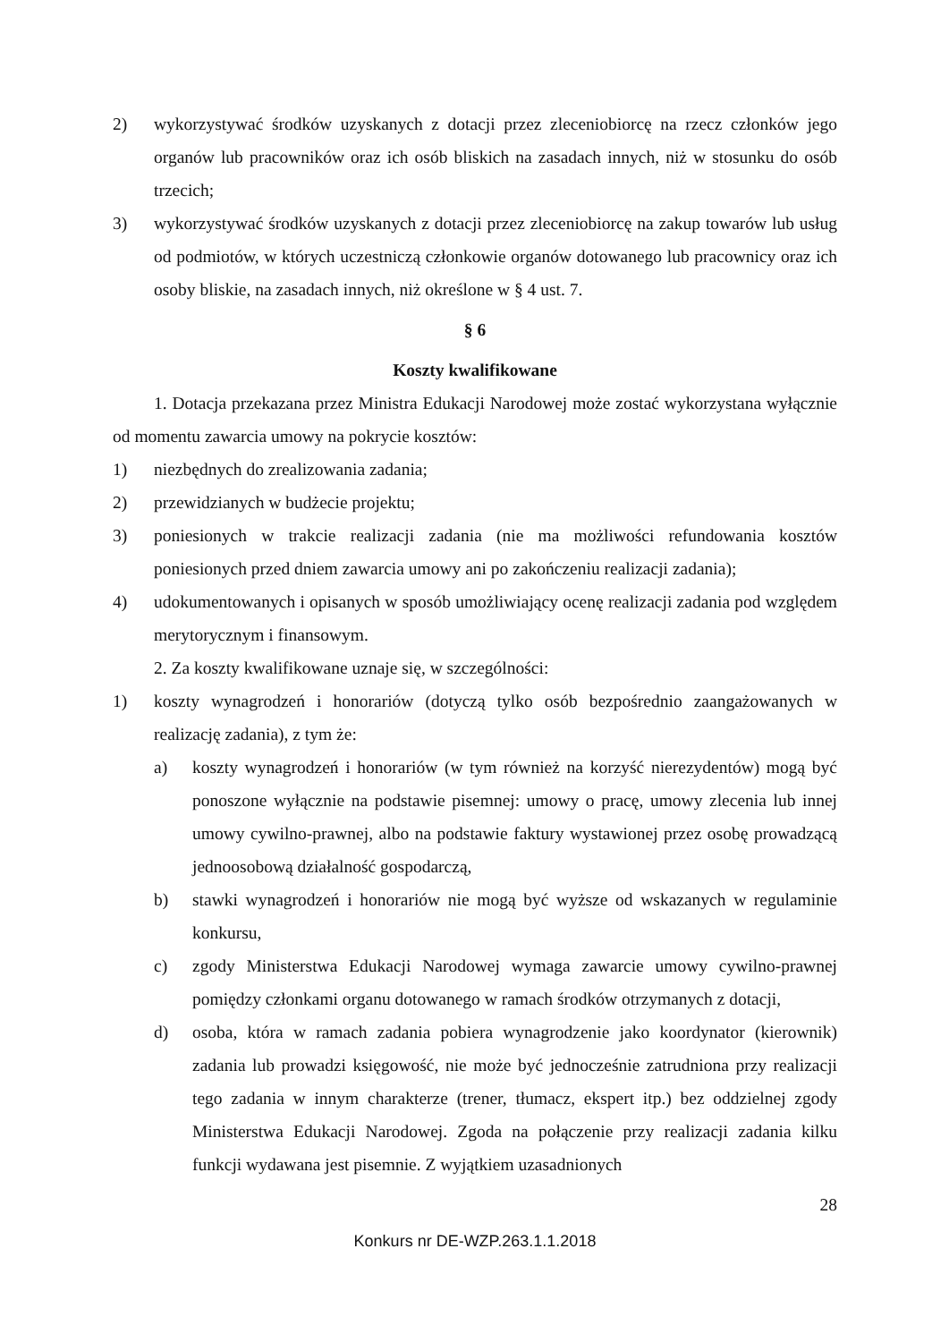2) wykorzystywać środków uzyskanych z dotacji przez zleceniobiorcę na rzecz członków jego organów lub pracowników oraz ich osób bliskich na zasadach innych, niż w stosunku do osób trzecich;
3) wykorzystywać środków uzyskanych z dotacji przez zleceniobiorcę na zakup towarów lub usług od podmiotów, w których uczestniczą członkowie organów dotowanego lub pracownicy oraz ich osoby bliskie, na zasadach innych, niż określone w § 4 ust. 7.
§ 6
Koszty kwalifikowane
1. Dotacja przekazana przez Ministra Edukacji Narodowej może zostać wykorzystana wyłącznie od momentu zawarcia umowy na pokrycie kosztów:
1) niezbędnych do zrealizowania zadania;
2) przewidzianych w budżecie projektu;
3) poniesionych w trakcie realizacji zadania (nie ma możliwości refundowania kosztów poniesionych przed dniem zawarcia umowy ani po zakończeniu realizacji zadania);
4) udokumentowanych i opisanych w sposób umożliwiający ocenę realizacji zadania pod względem merytorycznym i finansowym.
2. Za koszty kwalifikowane uznaje się, w szczególności:
1) koszty wynagrodzeń i honorariów (dotyczą tylko osób bezpośrednio zaangażowanych w realizację zadania), z tym że:
a) koszty wynagrodzeń i honorariów (w tym również na korzyść nierezydentów) mogą być ponoszone wyłącznie na podstawie pisemnej: umowy o pracę, umowy zlecenia lub innej umowy cywilno-prawnej, albo na podstawie faktury wystawionej przez osobę prowadzącą jednoosobową działalność gospodarczą,
b) stawki wynagrodzeń i honorariów nie mogą być wyższe od wskazanych w regulaminie konkursu,
c) zgody Ministerstwa Edukacji Narodowej wymaga zawarcie umowy cywilno-prawnej pomiędzy członkami organu dotowanego w ramach środków otrzymanych z dotacji,
d) osoba, która w ramach zadania pobiera wynagrodzenie jako koordynator (kierownik) zadania lub prowadzi księgowość, nie może być jednocześnie zatrudniona przy realizacji tego zadania w innym charakterze (trener, tłumacz, ekspert itp.) bez oddzielnej zgody Ministerstwa Edukacji Narodowej. Zgoda na połączenie przy realizacji zadania kilku funkcji wydawana jest pisemnie. Z wyjątkiem uzasadnionych
28
Konkurs nr DE-WZP.263.1.1.2018